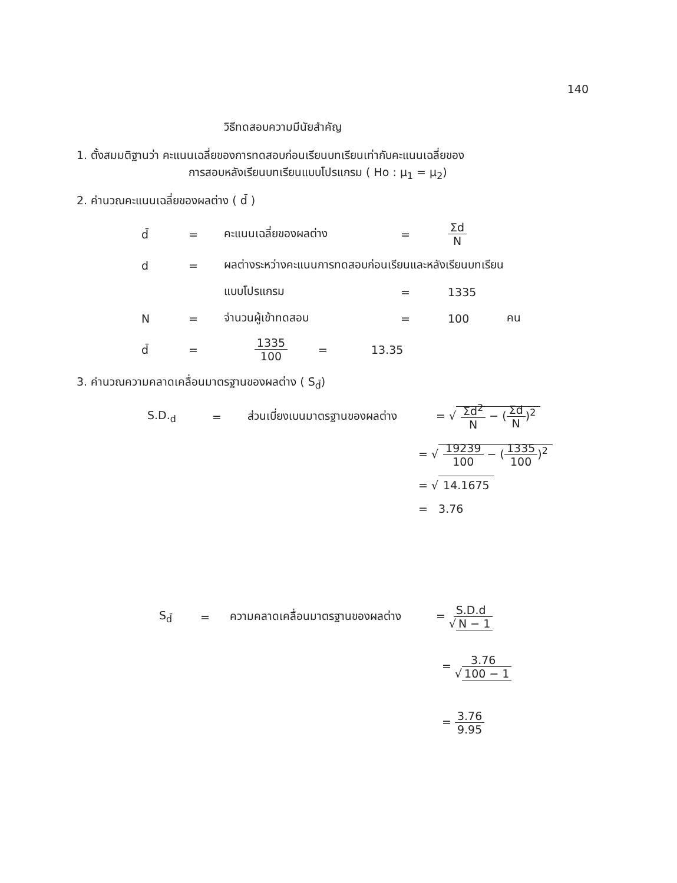140
วิธีทดสอบความมีนัยสำคัญ
1. ตั้งสมมติฐานว่า คะแนนเฉลี่ยของการทดสอบก่อนเรียนบทเรียนเท่ากับคะแนนเฉลี่ยของ
การสอบหลังเรียนบทเรียนแบบโปรแกรม ( Ho : μ<sub>1</sub> = μ<sub>2</sub>)
2. คำนวณคะแนนเฉลี่ยของผลต่าง ( d̄ )
d̄ = คะแนนเฉลี่ยของผลต่าง = Σd N
d = ผลต่างระหว่างคะแนนการทดสอบก่อนเรียนและหลังเรียนบทเรียน
แบบโปรแกรม = 1335
N = จำนวนผู้เข้าทดสอบ = 100 คน
d̄ = 1335 100 = 13.35
3. คำนวณความคลาดเคลื่อนมาตรฐานของผลต่าง ( S<sub>d̄</sub>)
S.D.<sub>d</sub> = ส่วนเบี่ยงเบนมาตรฐานของผลต่าง = √ Σd<sup>2</sup> N − (Σd N)<sup>2</sup>
= √ 19239 100 − (1335 100)<sup>2</sup>
= √ 14.1675
= 3.76
S<sub>d̄</sub> = ความคลาดเคลื่อนมาตรฐานของผลต่าง = S.D.d √ N − 1
= 3.76 √ 100 − 1
= 3.76 9.95